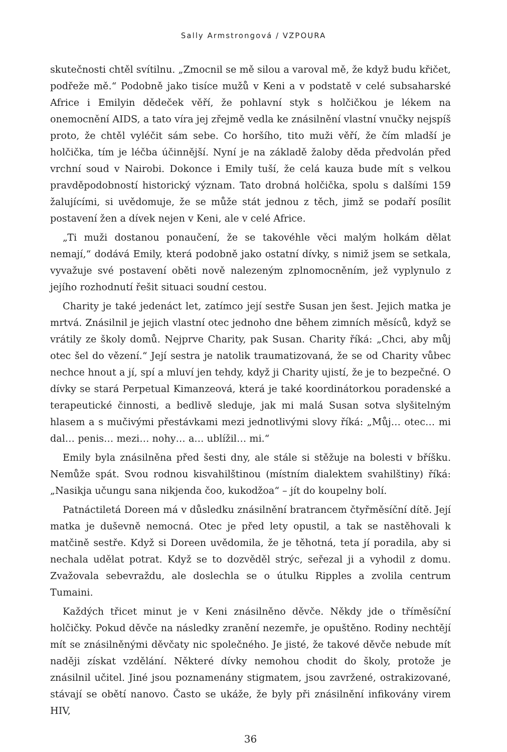Sally Armstrongová / VZPOURA
skutečnosti chtěl svítilnu. „Zmocnil se mě silou a varoval mě, že když budu křičet, podřeže mě.“ Podobně jako tisíce mužů v Keni a v podstatě v celé subsaharské Africe i Emilyin dědeček věří, že pohlavní styk s holčičkou je lékem na onemocnění AIDS, a tato víra jej zřejmě vedla ke znásilnění vlastní vnučky nejspíš proto, že chtěl vyléčit sám sebe. Co horšího, tito muži věří, že čím mladší je holčička, tím je léčba účinnější. Nyní je na základě žaloby děda předvolán před vrchní soud v Nairobi. Dokonce i Emily tuší, že celá kauza bude mít s velkou pravděpodobností historický význam. Tato drobná holčička, spolu s dalšími 159 žalujícími, si uvědomuje, že se může stát jednou z těch, jimž se podaří posílit postavení žen a dívek nejen v Keni, ale v celé Africe.
„Ti muži dostanou ponaučení, že se takovéhle věci malým holkám dělat nemají,“ dodává Emily, která podobně jako ostatní dívky, s nimiž jsem se setkala, vyvažuje své postavení oběti nově nalezeným zplnomocněním, jež vyplynulo z jejího rozhodnutí řešit situaci soudní cestou.
Charity je také jedenáct let, zatímco její sestře Susan jen šest. Jejich matka je mrtvá. Znásilnil je jejich vlastní otec jednoho dne během zimních měsíců, když se vrátily ze školy domů. Nejprve Charity, pak Susan. Charity říká: „Chci, aby můj otec šel do vězení.“ Její sestra je natolik traumatizovaná, že se od Charity vůbec nechce hnout a jí, spí a mluví jen tehdy, když ji Charity ujistí, že je to bezpečné. O dívky se stará Perpetual Kimanzeová, která je také koordinátorkou poradenské a terapeutické činnosti, a bedlivě sleduje, jak mi malá Susan sotva slyšitelným hlasem a s mučivými přestávkami mezi jednotlivými slovy říká: „Můj… otec… mi dal… penis… mezi… nohy… a… ublížil… mi.“
Emily byla znásilněna před šesti dny, ale stále si stěžuje na bolesti v bříšku. Nemůže spát. Svou rodnou kisvahilštinou (místním dialektem svahilštiny) říká: „Nasikja učungu sana nikjenda čoo, kukodžoa“ – jít do koupelny bolí.
Patnáctiletá Doreen má v důsledku znásilnění bratrancem čtyřměsíční dítě. Její matka je duševně nemocná. Otec je před lety opustil, a tak se nastěhovali k matčině sestře. Když si Doreen uvědomila, že je těhotná, teta jí poradila, aby si nechala udělat potrat. Když se to dozvěděl strýc, seřezal ji a vyhodil z domu. Zvažovala sebevraždu, ale doslechla se o útulku Ripples a zvolila centrum Tumaini.
Každých třicet minut je v Keni znásilněno děvče. Někdy jde o tříměsíční holčičky. Pokud děvče na následky zranění nezemře, je opuštěno. Rodiny nechtějí mít se znásilněnými děvčaty nic společného. Je jisté, že takové děvče nebude mít naději získat vzdělání. Některé dívky nemohou chodit do školy, protože je znásilnil učitel. Jiné jsou poznamenány stigmatem, jsou zavržené, ostrakizované, stávají se obětí nanovo. Často se ukáže, že byly při znásilnění infikovány virem HIV,
36